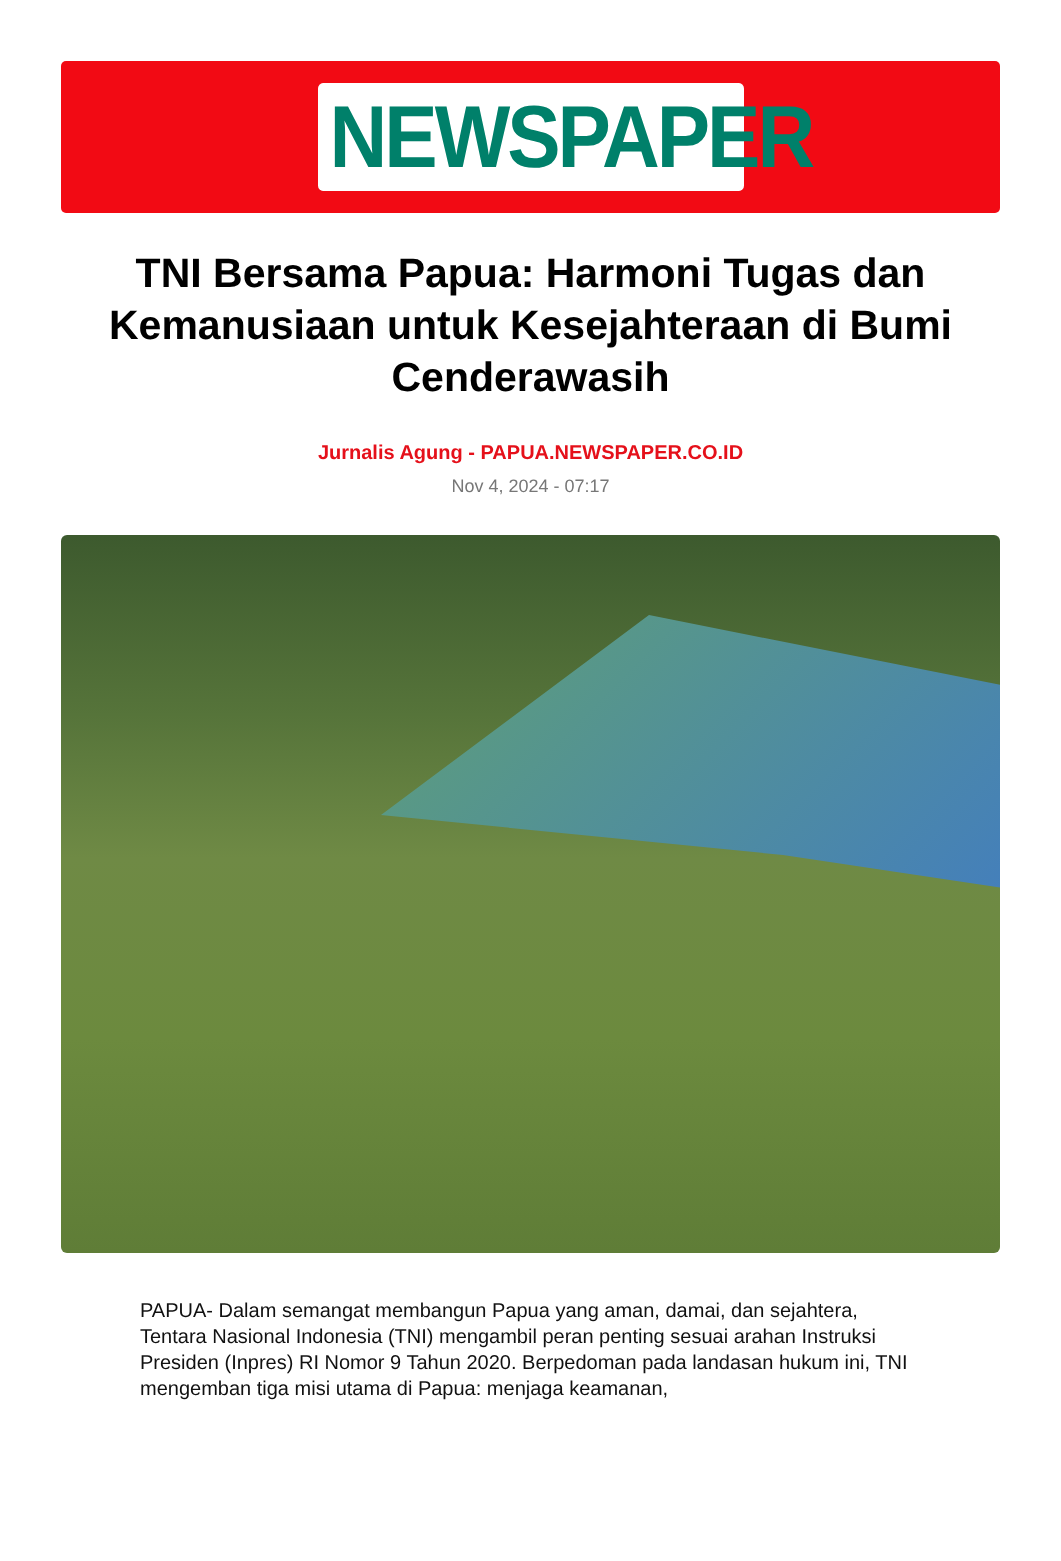NEWSPAPER
TNI Bersama Papua: Harmoni Tugas dan Kemanusiaan untuk Kesejahteraan di Bumi Cenderawasih
Jurnalis Agung - PAPUA.NEWSPAPER.CO.ID
Nov 4, 2024 - 07:17
PAPUA- Dalam semangat membangun Papua yang aman, damai, dan sejahtera, Tentara Nasional Indonesia (TNI) mengambil peran penting sesuai arahan Instruksi Presiden (Inpres) RI Nomor 9 Tahun 2020. Berpedoman pada landasan hukum ini, TNI mengemban tiga misi utama di Papua: menjaga keamanan,